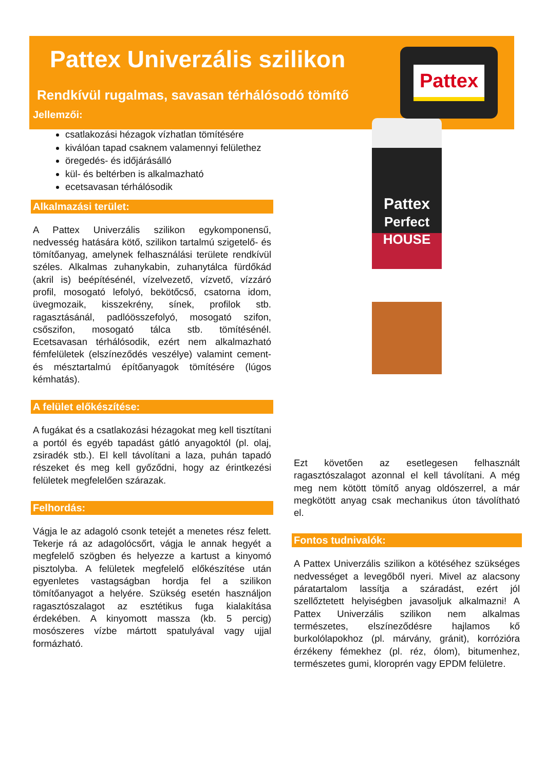Pattex Univerzális szilikon
Rendkívül rugalmas, savasan térhálósodó tömítő
Pattex
Jellemzői:
csatlakozási hézagok vízhatlan tömítésére
kiválóan tapad csaknem valamennyi felülethez
öregedés- és időjárásálló
kül- és beltérben is alkalmazható
ecetsavasan térhálósodik
Alkalmazási terület:
A Pattex Univerzális szilikon egykomponensű, nedvesség hatására kötő, szilikon tartalmú szigetelő- és tömítőanyag, amelynek felhasználási területe rendkívül széles. Alkalmas zuhanykabin, zuhanytálca fürdőkád (akril is) beépítésénél, vízelvezető, vízvető, vízzáró profil, mosogató lefolyó, bekötőcső, csatorna idom, üvegmozaik, kisszekrény, sínek, profilok stb. ragasztásánál, padlóösszefolyó, mosogató szifon, csőszifon, mosogató tálca stb. tömítésénél. Ecetsavasan térhálósodik, ezért nem alkalmazható fémfelületek (elszíneződés veszélye) valamint cement- és mésztartalmú építőanyagok tömítésére (lúgos kémhatás).
A felület előkészítése:
A fugákat és a csatlakozási hézagokat meg kell tisztítani a portól és egyéb tapadást gátló anyagoktól (pl. olaj, zsiradék stb.). El kell távolítani a laza, puhán tapadó részeket és meg kell győződni, hogy az érintkezési felületek megfelelően szárazak.
Felhordás:
Vágja le az adagoló csonk tetejét a menetes rész felett. Tekerje rá az adagolócsőrt, vágja le annak hegyét a megfelelő szögben és helyezze a kartust a kinyomó pisztolyba. A felületek megfelelő előkészítése után egyenletes vastagságban hordja fel a szilikon tömítőanyagot a helyére. Szükség esetén használjon ragasztószalagot az esztétikus fuga kialakítása érdekében. A kinyomott massza (kb. 5 percig) mosószeres vízbe mártott spatulyával vagy ujjal formázható.
Pattex
Perfect HOUSE
Ezt követően az esetlegesen felhasznált ragasztószalagot azonnal el kell távolítani. A még meg nem kötött tömítő anyag oldószerrel, a már megkötött anyag csak mechanikus úton távolítható el.
Fontos tudnivalók:
A Pattex Univerzális szilikon a kötéséhez szükséges nedvességet a levegőből nyeri. Mivel az alacsony páratartalom lassítja a száradást, ezért jól szellőztetett helyiségben javasoljuk alkalmazni! A Pattex Univerzális szilikon nem alkalmas természetes, elszíneződésre hajlamos kő burkolólapokhoz (pl. márvány, gránit), korrózióra érzékeny fémekhez (pl. réz, ólom), bitumenhez, természetes gumi, kloroprén vagy EPDM felületre.